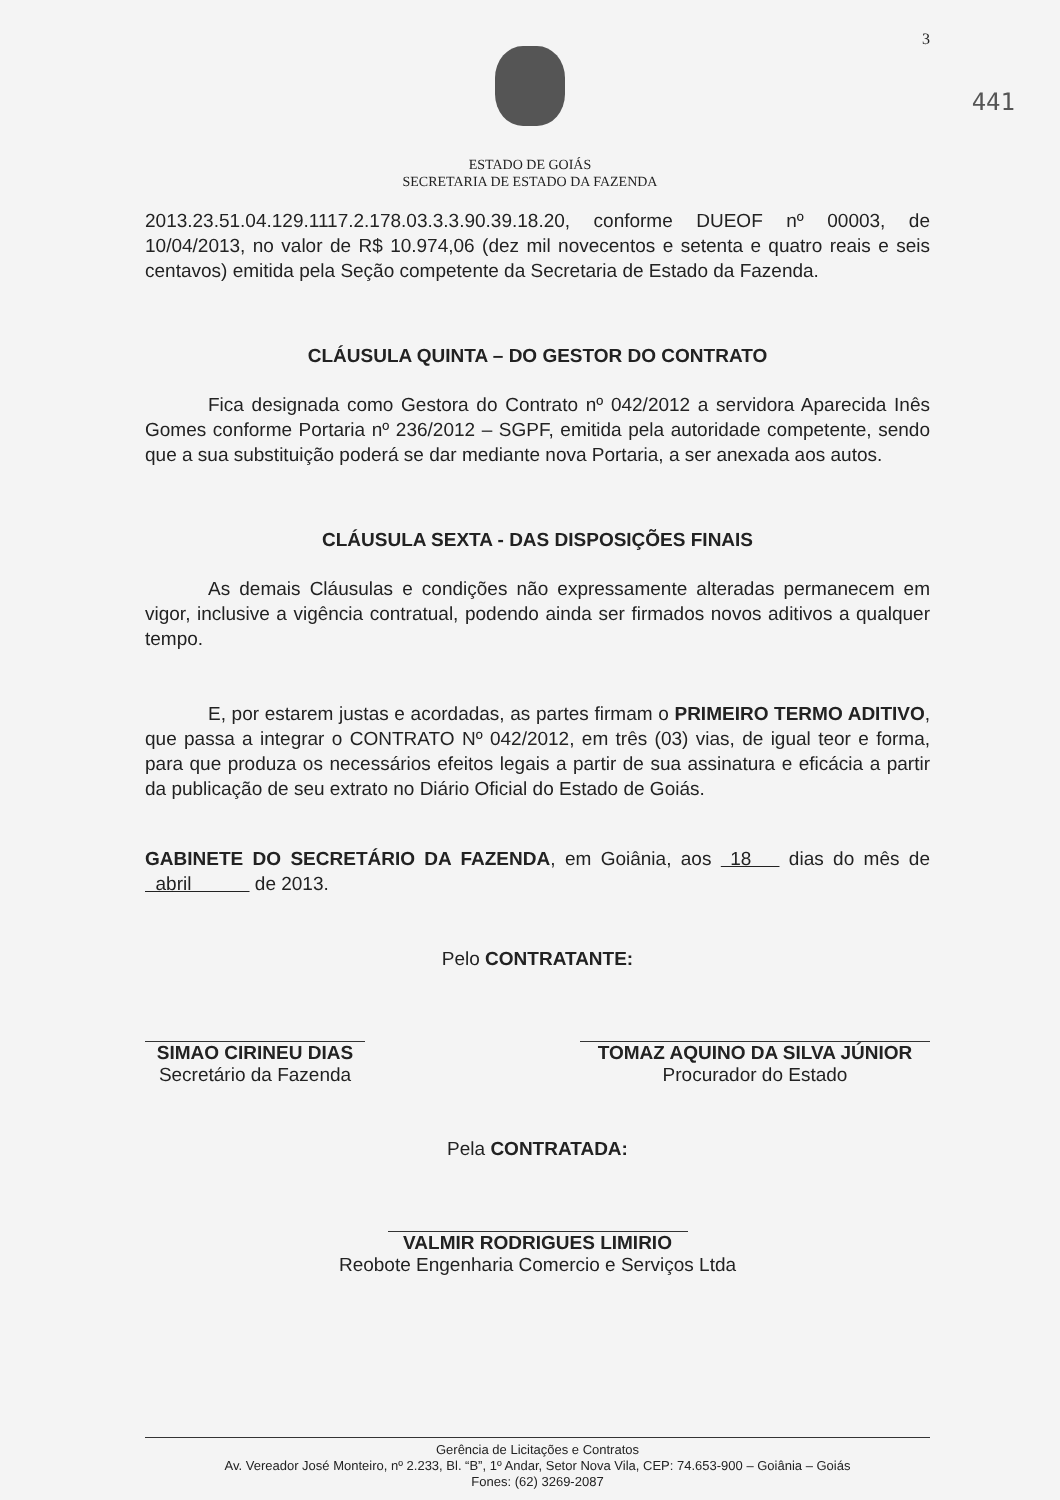3
441
ESTADO DE GOIÁS
SECRETARIA DE ESTADO DA FAZENDA
2013.23.51.04.129.1117.2.178.03.3.3.90.39.18.20, conforme DUEOF nº 00003, de 10/04/2013, no valor de R$ 10.974,06 (dez mil novecentos e setenta e quatro reais e seis centavos) emitida pela Seção competente da Secretaria de Estado da Fazenda.
CLÁUSULA QUINTA – DO GESTOR DO CONTRATO
Fica designada como Gestora do Contrato nº 042/2012 a servidora Aparecida Inês Gomes conforme Portaria nº 236/2012 – SGPF, emitida pela autoridade competente, sendo que a sua substituição poderá se dar mediante nova Portaria, a ser anexada aos autos.
CLÁUSULA SEXTA - DAS DISPOSIÇÕES FINAIS
As demais Cláusulas e condições não expressamente alteradas permanecem em vigor, inclusive a vigência contratual, podendo ainda ser firmados novos aditivos a qualquer tempo.
E, por estarem justas e acordadas, as partes firmam o PRIMEIRO TERMO ADITIVO, que passa a integrar o CONTRATO Nº 042/2012, em três (03) vias, de igual teor e forma, para que produza os necessários efeitos legais a partir de sua assinatura e eficácia a partir da publicação de seu extrato no Diário Oficial do Estado de Goiás.
GABINETE DO SECRETÁRIO DA FAZENDA, em Goiânia, aos 18 dias do mês de abril de 2013.
Pelo CONTRATANTE:
SIMAO CIRINEU DIAS
Secretário da Fazenda
TOMAZ AQUINO DA SILVA JÚNIOR
Procurador do Estado
Pela CONTRATADA:
VALMIR RODRIGUES LIMIRIO
Reobote Engenharia Comercio e Serviços Ltda
Gerência de Licitações e Contratos
Av. Vereador José Monteiro, nº 2.233, Bl. “B”, 1º Andar, Setor Nova Vila, CEP: 74.653-900 – Goiânia – Goiás
Fones: (62) 3269-2087